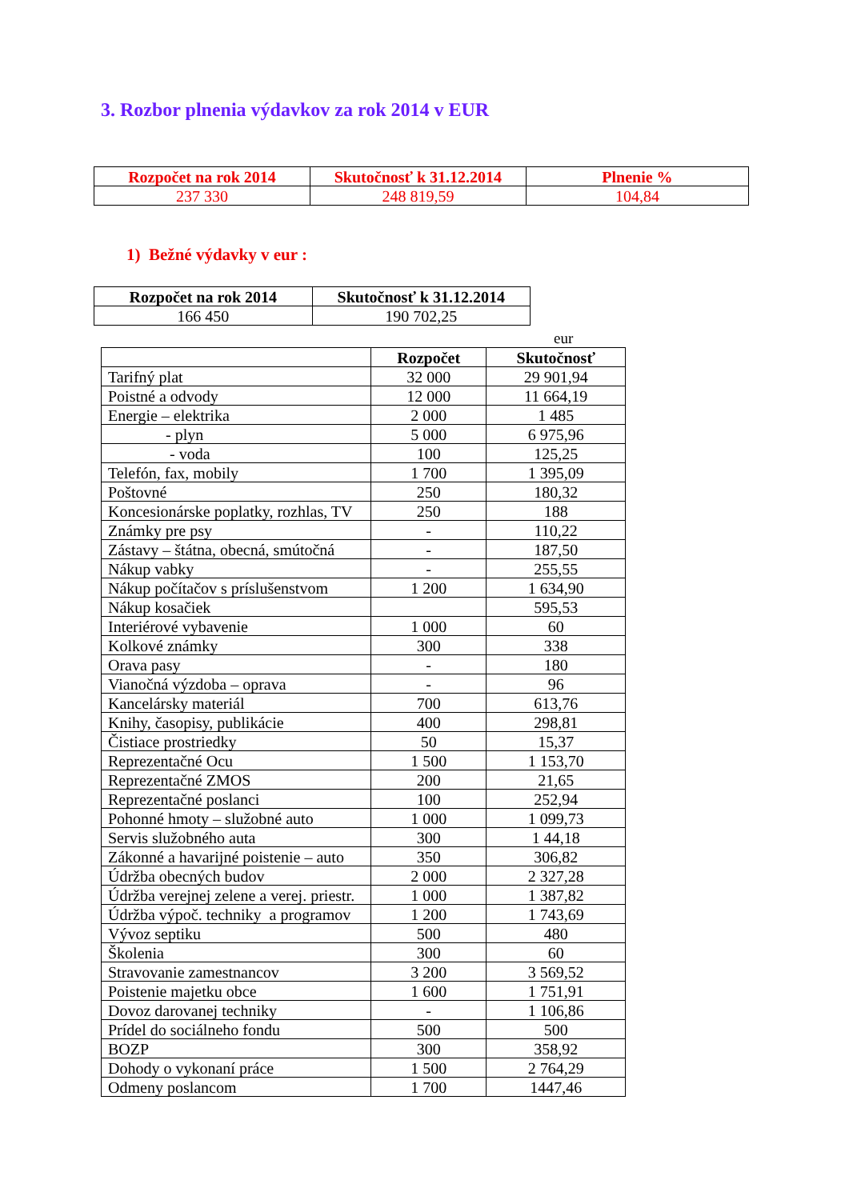3. Rozbor plnenia výdavkov za rok 2014 v EUR
| Rozpočet na rok 2014 | Skutočnosť k 31.12.2014 | Plnenie % |
| --- | --- | --- |
| 237 330 | 248 819,59 | 104,84 |
1) Bežné výdavky v eur :
| Rozpočet na rok 2014 | Skutočnosť k 31.12.2014 |
| --- | --- |
| 166 450 | 190 702,25 |
eur
| | Rozpočet | Skutočnosť |
| --- | --- | --- |
| Tarifný plat | 32 000 | 29 901,94 |
| Poistné a odvody | 12 000 | 11 664,19 |
| Energie – elektrika | 2 000 | 1 485 |
| - plyn | 5 000 | 6 975,96 |
| - voda | 100 | 125,25 |
| Telefón, fax, mobily | 1 700 | 1 395,09 |
| Poštovné | 250 | 180,32 |
| Koncesionárske poplatky, rozhlas, TV | 250 | 188 |
| Známky pre psy | - | 110,22 |
| Zástavy – štátna, obecná, smútočná | - | 187,50 |
| Nákup vabky | - | 255,55 |
| Nákup počítačov s príslušenstvom | 1 200 | 1 634,90 |
| Nákup kosačiek | | 595,53 |
| Interiérové vybavenie | 1 000 | 60 |
| Kolkové známky | 300 | 338 |
| Orava pasy | - | 180 |
| Vianočná výzdoba – oprava | - | 96 |
| Kancelársky materiál | 700 | 613,76 |
| Knihy, časopisy, publikácie | 400 | 298,81 |
| Čistiace prostriedky | 50 | 15,37 |
| Reprezentačné Ocu | 1 500 | 1 153,70 |
| Reprezentačné ZMOS | 200 | 21,65 |
| Reprezentačné poslanci | 100 | 252,94 |
| Pohonné hmoty – služobné auto | 1 000 | 1 099,73 |
| Servis služobného auta | 300 | 1 44,18 |
| Zákonné a havarijné poistenie – auto | 350 | 306,82 |
| Údržba obecných budov | 2 000 | 2 327,28 |
| Údržba verejnej zelene a verej. priestr. | 1 000 | 1 387,82 |
| Údržba výpoč. techniky a programov | 1 200 | 1 743,69 |
| Vývoz septiku | 500 | 480 |
| Školenia | 300 | 60 |
| Stravovanie zamestnancov | 3 200 | 3 569,52 |
| Poistenie majetku obce | 1 600 | 1 751,91 |
| Dovoz darovanej techniky | - | 1 106,86 |
| Prídel do sociálneho fondu | 500 | 500 |
| BOZP | 300 | 358,92 |
| Dohody o vykonaní práce | 1 500 | 2 764,29 |
| Odmeny poslancom | 1 700 | 1447,46 |